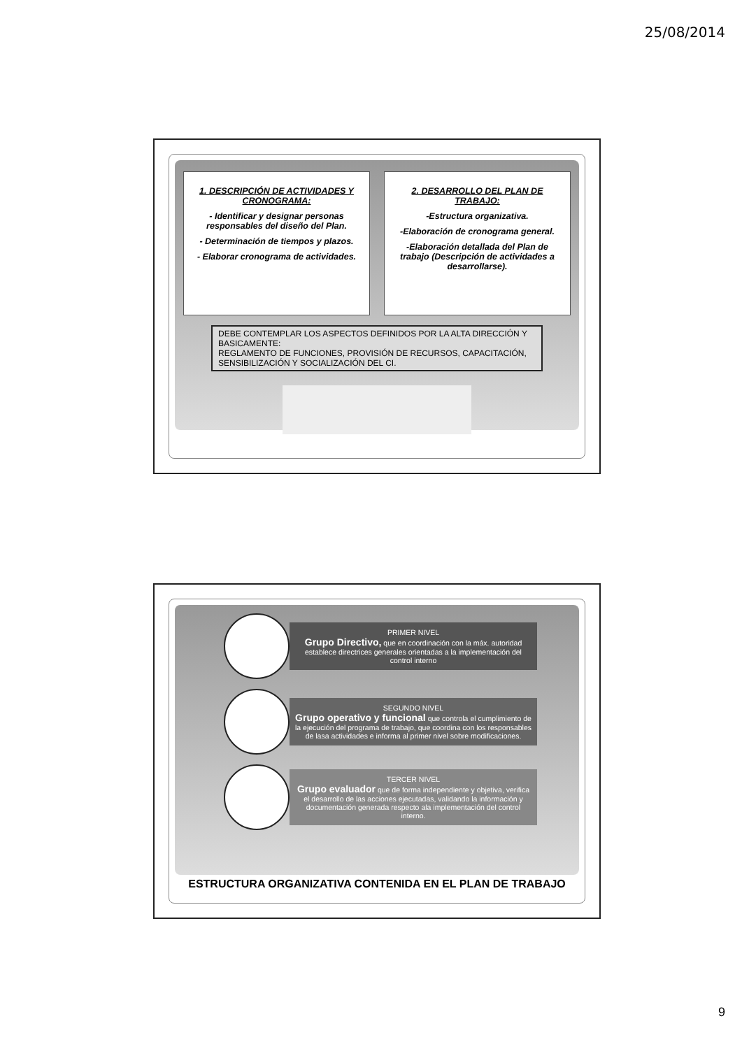25/08/2014
1. DESCRIPCIÓN DE ACTIVIDADES Y CRONOGRAMA:
- Identificar y designar personas responsables del diseño del Plan.
- Determinación de tiempos y plazos.
- Elaborar cronograma de actividades.
2. DESARROLLO DEL PLAN DE TRABAJO:
-Estructura organizativa.
-Elaboración de cronograma general.
-Elaboración detallada del Plan de trabajo (Descripción de actividades a desarrollarse).
DEBE CONTEMPLAR LOS ASPECTOS DEFINIDOS POR LA ALTA DIRECCIÓN Y BASICAMENTE:
REGLAMENTO DE FUNCIONES, PROVISIÓN DE RECURSOS, CAPACITACIÓN, SENSIBILIZACIÓN Y SOCIALIZACIÓN DEL CI.
PRIMER NIVEL
Grupo Directivo, que en coordinación con la máx. autoridad establece directrices generales orientadas a la implementación del control interno
SEGUNDO NIVEL
Grupo operativo y funcional que controla el cumplimiento de la ejecución del programa de trabajo, que coordina con los responsables de lasa actividades e informa al primer nivel sobre modificaciones.
TERCER NIVEL
Grupo evaluador que de forma independiente y objetiva, verifica el desarrollo de las acciones ejecutadas, validando la información y documentación generada respecto ala implementación del control interno.
ESTRUCTURA ORGANIZATIVA CONTENIDA EN EL PLAN DE TRABAJO
9